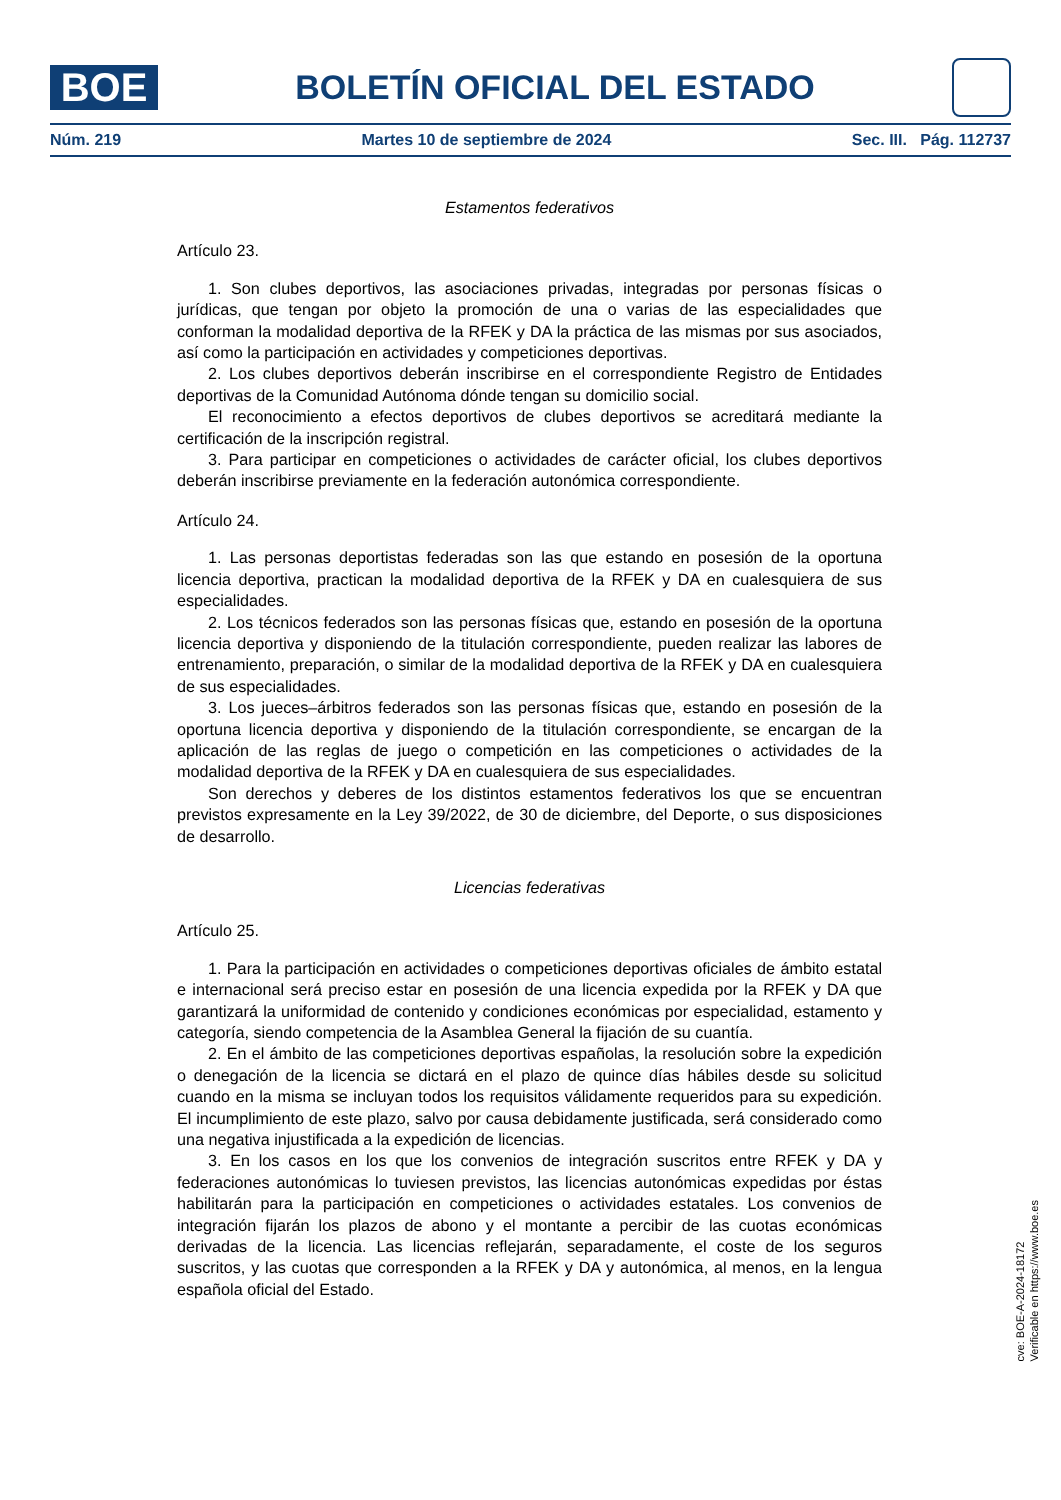BOE
BOLETÍN OFICIAL DEL ESTADO
Núm. 219 Martes 10 de septiembre de 2024 Sec. III. Pág. 112737
Estamentos federativos
Artículo 23.
1. Son clubes deportivos, las asociaciones privadas, integradas por personas físicas o jurídicas, que tengan por objeto la promoción de una o varias de las especialidades que conforman la modalidad deportiva de la RFEK y DA la práctica de las mismas por sus asociados, así como la participación en actividades y competiciones deportivas.
2. Los clubes deportivos deberán inscribirse en el correspondiente Registro de Entidades deportivas de la Comunidad Autónoma dónde tengan su domicilio social.
El reconocimiento a efectos deportivos de clubes deportivos se acreditará mediante la certificación de la inscripción registral.
3. Para participar en competiciones o actividades de carácter oficial, los clubes deportivos deberán inscribirse previamente en la federación autonómica correspondiente.
Artículo 24.
1. Las personas deportistas federadas son las que estando en posesión de la oportuna licencia deportiva, practican la modalidad deportiva de la RFEK y DA en cualesquiera de sus especialidades.
2. Los técnicos federados son las personas físicas que, estando en posesión de la oportuna licencia deportiva y disponiendo de la titulación correspondiente, pueden realizar las labores de entrenamiento, preparación, o similar de la modalidad deportiva de la RFEK y DA en cualesquiera de sus especialidades.
3. Los jueces–árbitros federados son las personas físicas que, estando en posesión de la oportuna licencia deportiva y disponiendo de la titulación correspondiente, se encargan de la aplicación de las reglas de juego o competición en las competiciones o actividades de la modalidad deportiva de la RFEK y DA en cualesquiera de sus especialidades.
Son derechos y deberes de los distintos estamentos federativos los que se encuentran previstos expresamente en la Ley 39/2022, de 30 de diciembre, del Deporte, o sus disposiciones de desarrollo.
Licencias federativas
Artículo 25.
1. Para la participación en actividades o competiciones deportivas oficiales de ámbito estatal e internacional será preciso estar en posesión de una licencia expedida por la RFEK y DA que garantizará la uniformidad de contenido y condiciones económicas por especialidad, estamento y categoría, siendo competencia de la Asamblea General la fijación de su cuantía.
2. En el ámbito de las competiciones deportivas españolas, la resolución sobre la expedición o denegación de la licencia se dictará en el plazo de quince días hábiles desde su solicitud cuando en la misma se incluyan todos los requisitos válidamente requeridos para su expedición. El incumplimiento de este plazo, salvo por causa debidamente justificada, será considerado como una negativa injustificada a la expedición de licencias.
3. En los casos en los que los convenios de integración suscritos entre RFEK y DA y federaciones autonómicas lo tuviesen previstos, las licencias autonómicas expedidas por éstas habilitarán para la participación en competiciones o actividades estatales. Los convenios de integración fijarán los plazos de abono y el montante a percibir de las cuotas económicas derivadas de la licencia. Las licencias reflejarán, separadamente, el coste de los seguros suscritos, y las cuotas que corresponden a la RFEK y DA y autonómica, al menos, en la lengua española oficial del Estado.
cve: BOE-A-2024-18172
Verificable en https://www.boe.es